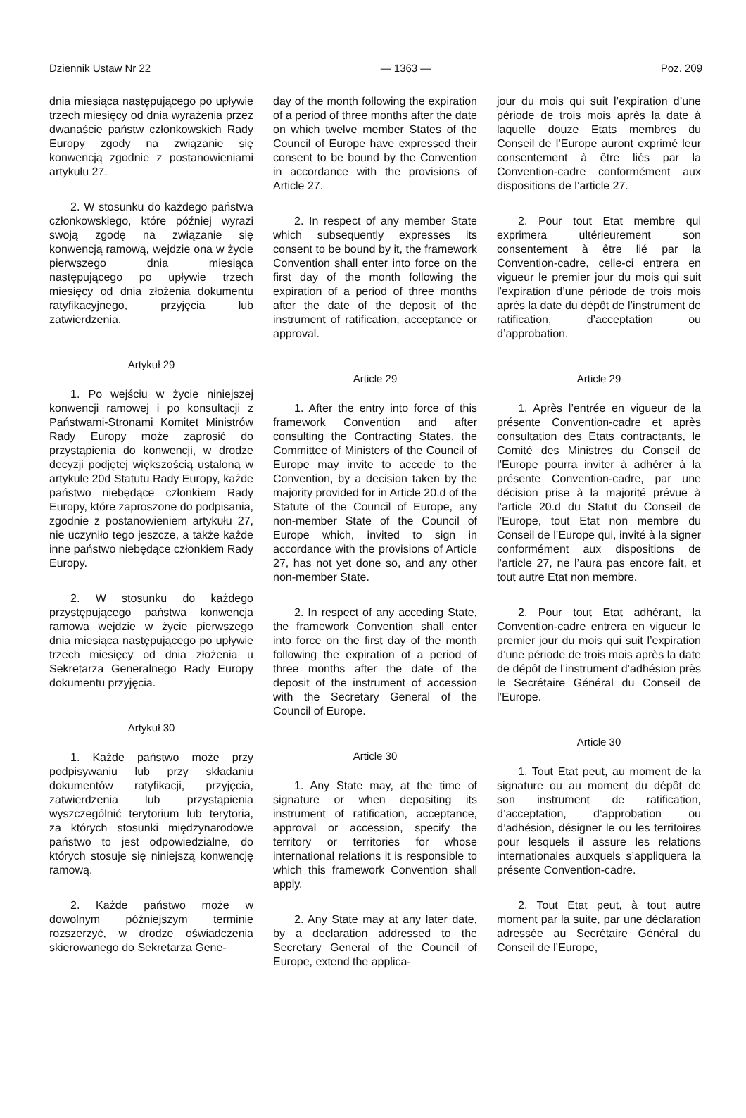Dziennik Ustaw Nr 22 — 1363 — Poz. 209
dnia miesiąca następującego po upływie trzech miesięcy od dnia wyrażenia przez dwanaście państw członkowskich Rady Europy zgody na związanie się konwencją zgodnie z postanowieniami artykułu 27.
2. W stosunku do każdego państwa członkowskiego, które później wyrazi swoją zgodę na związanie się konwencją ramową, wejdzie ona w życie pierwszego dnia miesiąca następującego po upływie trzech miesięcy od dnia złożenia dokumentu ratyfikacyjnego, przyjęcia lub zatwierdzenia.
Artykuł 29
1. Po wejściu w życie niniejszej konwencji ramowej i po konsultacji z Państwami-Stronami Komitet Ministrów Rady Europy może zaprosić do przystąpienia do konwencji, w drodze decyzji podjętej większością ustaloną w artykule 20d Statutu Rady Europy, każde państwo niebędące członkiem Rady Europy, które zaproszone do podpisania, zgodnie z postanowieniem artykułu 27, nie uczyniło tego jeszcze, a także każde inne państwo niebędące członkiem Rady Europy.
2. W stosunku do każdego przystępującego państwa konwencja ramowa wejdzie w życie pierwszego dnia miesiąca następującego po upływie trzech miesięcy od dnia złożenia u Sekretarza Generalnego Rady Europy dokumentu przyjęcia.
Artykuł 30
1. Każde państwo może przy podpisywaniu lub przy składaniu dokumentów ratyfikacji, przyjęcia, zatwierdzenia lub przystąpienia wyszczególnić terytorium lub terytoria, za których stosunki międzynarodowe państwo to jest odpowiedzialne, do których stosuje się niniejszą konwencję ramową.
2. Każde państwo może w dowolnym późniejszym terminie rozszerzyć, w drodze oświadczenia skierowanego do Sekretarza Gene-
day of the month following the expiration of a period of three months after the date on which twelve member States of the Council of Europe have expressed their consent to be bound by the Convention in accordance with the provisions of Article 27.
2. In respect of any member State which subsequently expresses its consent to be bound by it, the framework Convention shall enter into force on the first day of the month following the expiration of a period of three months after the date of the deposit of the instrument of ratification, acceptance or approval.
Article 29
1. After the entry into force of this framework Convention and after consulting the Contracting States, the Committee of Ministers of the Council of Europe may invite to accede to the Convention, by a decision taken by the majority provided for in Article 20.d of the Statute of the Council of Europe, any non-member State of the Council of Europe which, invited to sign in accordance with the provisions of Article 27, has not yet done so, and any other non-member State.
2. In respect of any acceding State, the framework Convention shall enter into force on the first day of the month following the expiration of a period of three months after the date of the deposit of the instrument of accession with the Secretary General of the Council of Europe.
Article 30
1. Any State may, at the time of signature or when depositing its instrument of ratification, acceptance, approval or accession, specify the territory or territories for whose international relations it is responsible to which this framework Convention shall apply.
2. Any State may at any later date, by a declaration addressed to the Secretary General of the Council of Europe, extend the applica-
jour du mois qui suit l’expiration d’une période de trois mois après la date à laquelle douze Etats membres du Conseil de l’Europe auront exprimé leur consentement à être liés par la Convention-cadre conformément aux dispositions de l’article 27.
2. Pour tout Etat membre qui exprimera ultérieurement son consentement à être lié par la Convention-cadre, celle-ci entrera en vigueur le premier jour du mois qui suit l’expiration d’une période de trois mois après la date du dépôt de l’instrument de ratification, d’acceptation ou d’approbation.
Article 29
1. Après l’entrée en vigueur de la présente Convention-cadre et après consultation des Etats contractants, le Comité des Ministres du Conseil de l’Europe pourra inviter à adhérer à la présente Convention-cadre, par une décision prise à la majorité prévue à l’article 20.d du Statut du Conseil de l’Europe, tout Etat non membre du Conseil de l’Europe qui, invité à la signer conformément aux dispositions de l’article 27, ne l’aura pas encore fait, et tout autre Etat non membre.
2. Pour tout Etat adhérant, la Convention-cadre entrera en vigueur le premier jour du mois qui suit l’expiration d’une période de trois mois après la date de dépôt de l’instrument d’adhésion près le Secrétaire Général du Conseil de l’Europe.
Article 30
1. Tout Etat peut, au moment de la signature ou au moment du dépôt de son instrument de ratification, d’acceptation, d’approbation ou d’adhésion, désigner le ou les territoires pour lesquels il assure les relations internationales auxquels s’appliquera la présente Convention-cadre.
2. Tout Etat peut, à tout autre moment par la suite, par une déclaration adressée au Secrétaire Général du Conseil de l’Europe,